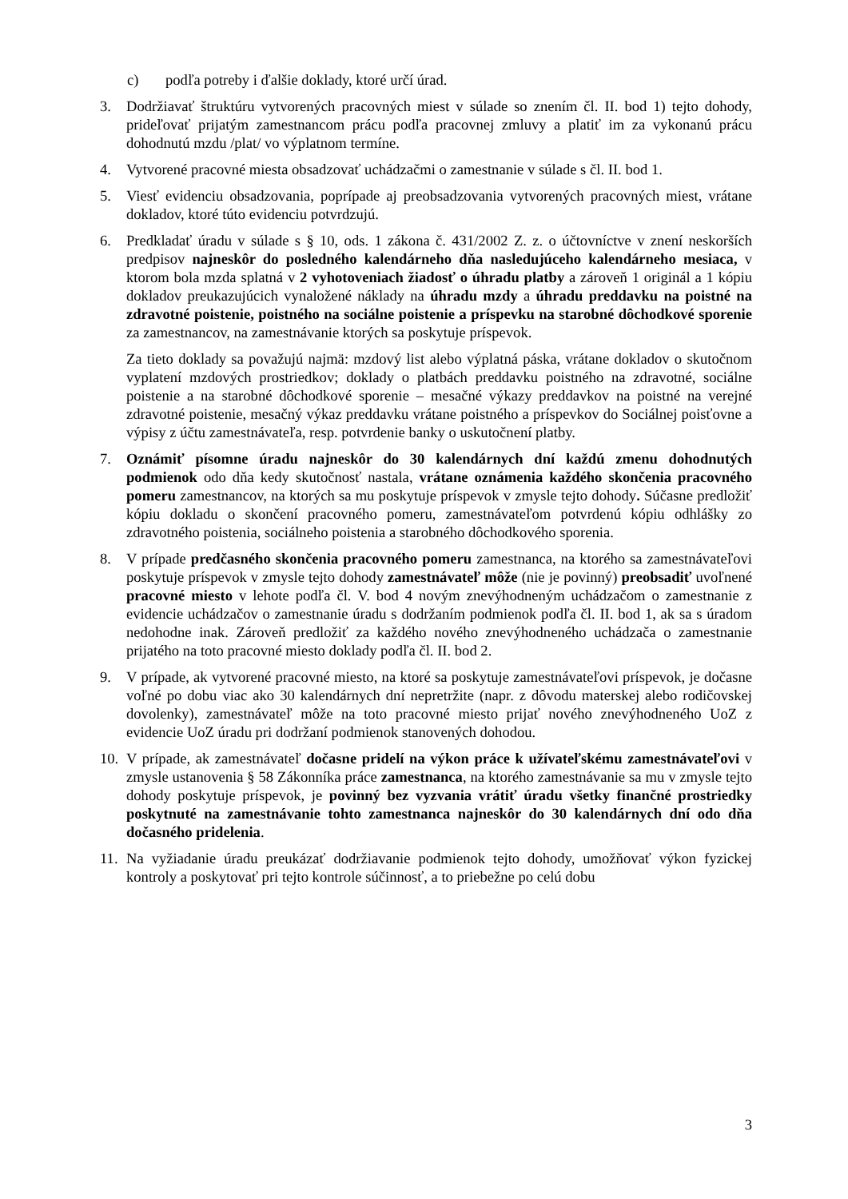c) podľa potreby i ďalšie doklady, ktoré určí úrad.
3. Dodržiavať štruktúru vytvorených pracovných miest v súlade so znením čl. II. bod 1) tejto dohody, prideľovať prijatým zamestnancom prácu podľa pracovnej zmluvy a platiť im za vykonanú prácu dohodnutú mzdu /plat/ vo výplatnom termíne.
4. Vytvorené pracovné miesta obsadzovať uchádzačmi o zamestnanie v súlade s čl. II. bod 1.
5. Viesť evidenciu obsadzovania, poprípade aj preobsadzovania vytvorených pracovných miest, vrátane dokladov, ktoré túto evidenciu potvrdzujú.
6. Predkladať úradu v súlade s § 10, ods. 1 zákona č. 431/2002 Z. z. o účtovníctve v znení neskorších predpisov najneskôr do posledného kalendárneho dňa nasledujúceho kalendárneho mesiaca, v ktorom bola mzda splatná v 2 vyhotoveniach žiadosť o úhradu platby a zároveň 1 originál a 1 kópiu dokladov preukazujúcich vynaložené náklady na úhradu mzdy a úhradu preddavku na poistné na zdravotné poistenie, poistného na sociálne poistenie a príspevku na starobné dôchodkové sporenie za zamestnancov, na zamestnávanie ktorých sa poskytuje príspevok.
Za tieto doklady sa považujú najmä: mzdový list alebo výplatná páska, vrátane dokladov o skutočnom vyplatení mzdových prostriedkov; doklady o platbách preddavku poistného na zdravotné, sociálne poistenie a na starobné dôchodkové sporenie – mesačné výkazy preddavkov na poistné na verejné zdravotné poistenie, mesačný výkaz preddavku vrátane poistného a príspevkov do Sociálnej poisťovne a výpisy z účtu zamestnávateľa, resp. potvrdenie banky o uskutočnení platby.
7. Oznámiť písomne úradu najneskôr do 30 kalendárnych dní každú zmenu dohodnutých podmienok odo dňa kedy skutočnosť nastala, vrátane oznámenia každého skončenia pracovného pomeru zamestnancov, na ktorých sa mu poskytuje príspevok v zmysle tejto dohody. Súčasne predložiť kópiu dokladu o skončení pracovného pomeru, zamestnávateľom potvrdenú kópiu odhlášky zo zdravotného poistenia, sociálneho poistenia a starobného dôchodkového sporenia.
8. V prípade predčasného skončenia pracovného pomeru zamestnanca, na ktorého sa zamestnávateľovi poskytuje príspevok v zmysle tejto dohody zamestnávateľ môže (nie je povinný) preobsadiť uvoľnené pracovné miesto v lehote podľa čl. V. bod 4 novým znevýhodneným uchádzačom o zamestnanie z evidencie uchádzačov o zamestnanie úradu s dodržaním podmienok podľa čl. II. bod 1, ak sa s úradom nedohodne inak. Zároveň predložiť za každého nového znevýhodneného uchádzača o zamestnanie prijatého na toto pracovné miesto doklady podľa čl. II. bod 2.
9. V prípade, ak vytvorené pracovné miesto, na ktoré sa poskytuje zamestnávateľovi príspevok, je dočasne voľné po dobu viac ako 30 kalendárnych dní nepretržite (napr. z dôvodu materskej alebo rodičovskej dovolenky), zamestnávateľ môže na toto pracovné miesto prijať nového znevýhodneného UoZ z evidencie UoZ úradu pri dodržaní podmienok stanovených dohodou.
10.
V prípade, ak zamestnávateľ dočasne pridelí na výkon práce k užívateľskému zamestnávateľovi v zmysle ustanovenia § 58 Zákonníka práce zamestnanca, na ktorého zamestnávanie sa mu v zmysle tejto dohody poskytuje príspevok, je povinný bez vyzvania vrátiť úradu všetky finančné prostriedky poskytnuté na zamestnávanie tohto zamestnanca najneskôr do 30 kalendárnych dní odo dňa dočasného pridelenia.
11.
Na vyžiadanie úradu preukázať dodržiavanie podmienok tejto dohody, umožňovať výkon fyzickej kontroly a poskytovať pri tejto kontrole súčinnosť, a to priebežne po celú dobu
3